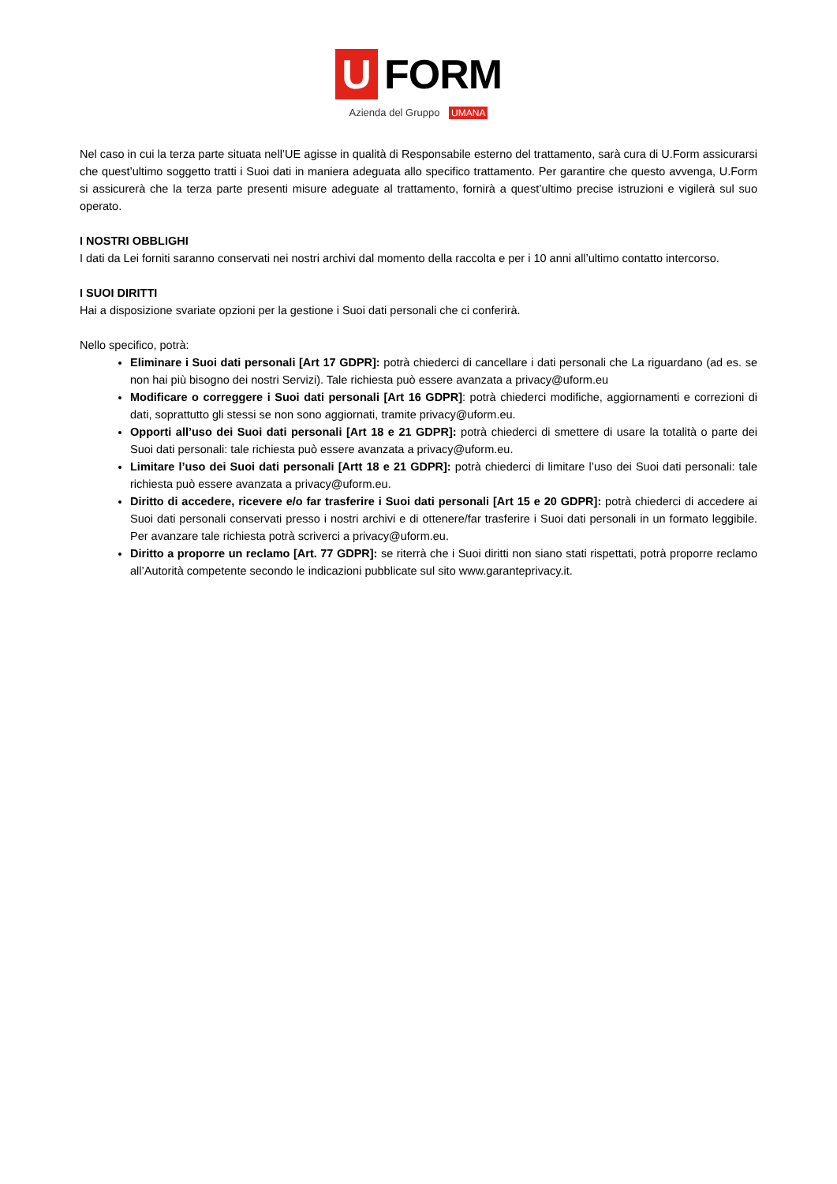U
FORM
Azienda del Gruppo UMANA
Nel caso in cui la terza parte situata nell’UE agisse in qualità di Responsabile esterno del trattamento, sarà cura di U.Form assicurarsi che quest’ultimo soggetto tratti i Suoi dati in maniera adeguata allo specifico trattamento. Per garantire che questo avvenga, U.Form si assicurerà che la terza parte presenti misure adeguate al trattamento, fornirà a quest’ultimo precise istruzioni e vigilerà sul suo operato.
I NOSTRI OBBLIGHI
I dati da Lei forniti saranno conservati nei nostri archivi dal momento della raccolta e per i 10 anni all’ultimo contatto intercorso.
I SUOI DIRITTI
Hai a disposizione svariate opzioni per la gestione i Suoi dati personali che ci conferirà.
Nello specifico, potrà:
Eliminare i Suoi dati personali [Art 17 GDPR]: potrà chiederci di cancellare i dati personali che La riguardano (ad es. se non hai più bisogno dei nostri Servizi). Tale richiesta può essere avanzata a privacy@uform.eu
Modificare o correggere i Suoi dati personali [Art 16 GDPR]: potrà chiederci modifiche, aggiornamenti e correzioni di dati, soprattutto gli stessi se non sono aggiornati, tramite privacy@uform.eu.
Opporti all’uso dei Suoi dati personali [Art 18 e 21 GDPR]: potrà chiederci di smettere di usare la totalità o parte dei Suoi dati personali: tale richiesta può essere avanzata a privacy@uform.eu.
Limitare l’uso dei Suoi dati personali [Artt 18 e 21 GDPR]: potrà chiederci di limitare l’uso dei Suoi dati personali: tale richiesta può essere avanzata a privacy@uform.eu.
Diritto di accedere, ricevere e/o far trasferire i Suoi dati personali [Art 15 e 20 GDPR]: potrà chiederci di accedere ai Suoi dati personali conservati presso i nostri archivi e di ottenere/far trasferire i Suoi dati personali in un formato leggibile. Per avanzare tale richiesta potrà scriverci a privacy@uform.eu.
Diritto a proporre un reclamo [Art. 77 GDPR]: se riterrà che i Suoi diritti non siano stati rispettati, potrà proporre reclamo all’Autorità competente secondo le indicazioni pubblicate sul sito www.garanteprivacy.it.